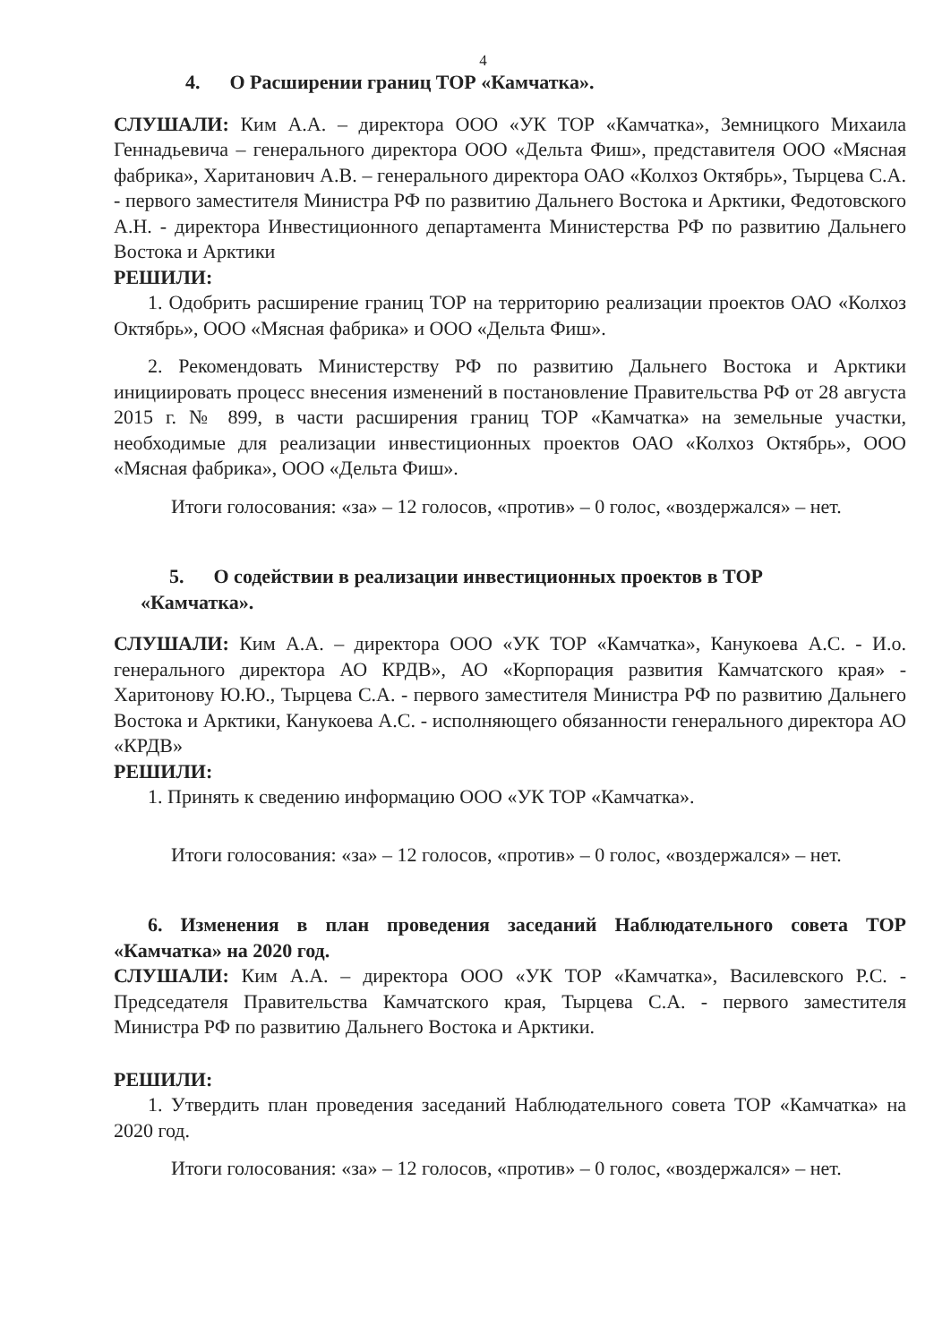4
4. О Расширении границ ТОР «Камчатка».
СЛУШАЛИ: Ким А.А. – директора ООО «УК ТОР «Камчатка», Земницкого Михаила Геннадьевича – генерального директора ООО «Дельта Фиш», представителя ООО «Мясная фабрика», Хаританович А.В. – генерального директора ОАО «Колхоз Октябрь», Тырцева С.А. - первого заместителя Министра РФ по развитию Дальнего Востока и Арктики, Федотовского А.Н. - директора Инвестиционного департамента Министерства РФ по развитию Дальнего Востока и Арктики
РЕШИЛИ:
1. Одобрить расширение границ ТОР на территорию реализации проектов ОАО «Колхоз Октябрь», ООО «Мясная фабрика» и ООО «Дельта Фиш».
2. Рекомендовать Министерству РФ по развитию Дальнего Востока и Арктики инициировать процесс внесения изменений в постановление Правительства РФ от 28 августа 2015 г. № 899, в части расширения границ ТОР «Камчатка» на земельные участки, необходимые для реализации инвестиционных проектов ОАО «Колхоз Октябрь», ООО «Мясная фабрика», ООО «Дельта Фиш».
Итоги голосования: «за» – 12 голосов, «против» – 0 голос, «воздержался» – нет.
5. О содействии в реализации инвестиционных проектов в ТОР
«Камчатка».
СЛУШАЛИ: Ким А.А. – директора ООО «УК ТОР «Камчатка», Канукоева А.С. - И.о. генерального директора АО КРДВ», АО «Корпорация развития Камчатского края» - Харитонову Ю.Ю., Тырцева С.А. - первого заместителя Министра РФ по развитию Дальнего Востока и Арктики, Канукоева А.С. - исполняющего обязанности генерального директора АО «КРДВ»
РЕШИЛИ:
1. Принять к сведению информацию ООО «УК ТОР «Камчатка».
Итоги голосования: «за» – 12 голосов, «против» – 0 голос, «воздержался» – нет.
6. Изменения в план проведения заседаний Наблюдательного совета ТОР «Камчатка» на 2020 год.
СЛУШАЛИ: Ким А.А. – директора ООО «УК ТОР «Камчатка», Василевского Р.С. - Председателя Правительства Камчатского края, Тырцева С.А. - первого заместителя Министра РФ по развитию Дальнего Востока и Арктики.
РЕШИЛИ:
1. Утвердить план проведения заседаний Наблюдательного совета ТОР «Камчатка» на 2020 год.
Итоги голосования: «за» – 12 голосов, «против» – 0 голос, «воздержался» – нет.